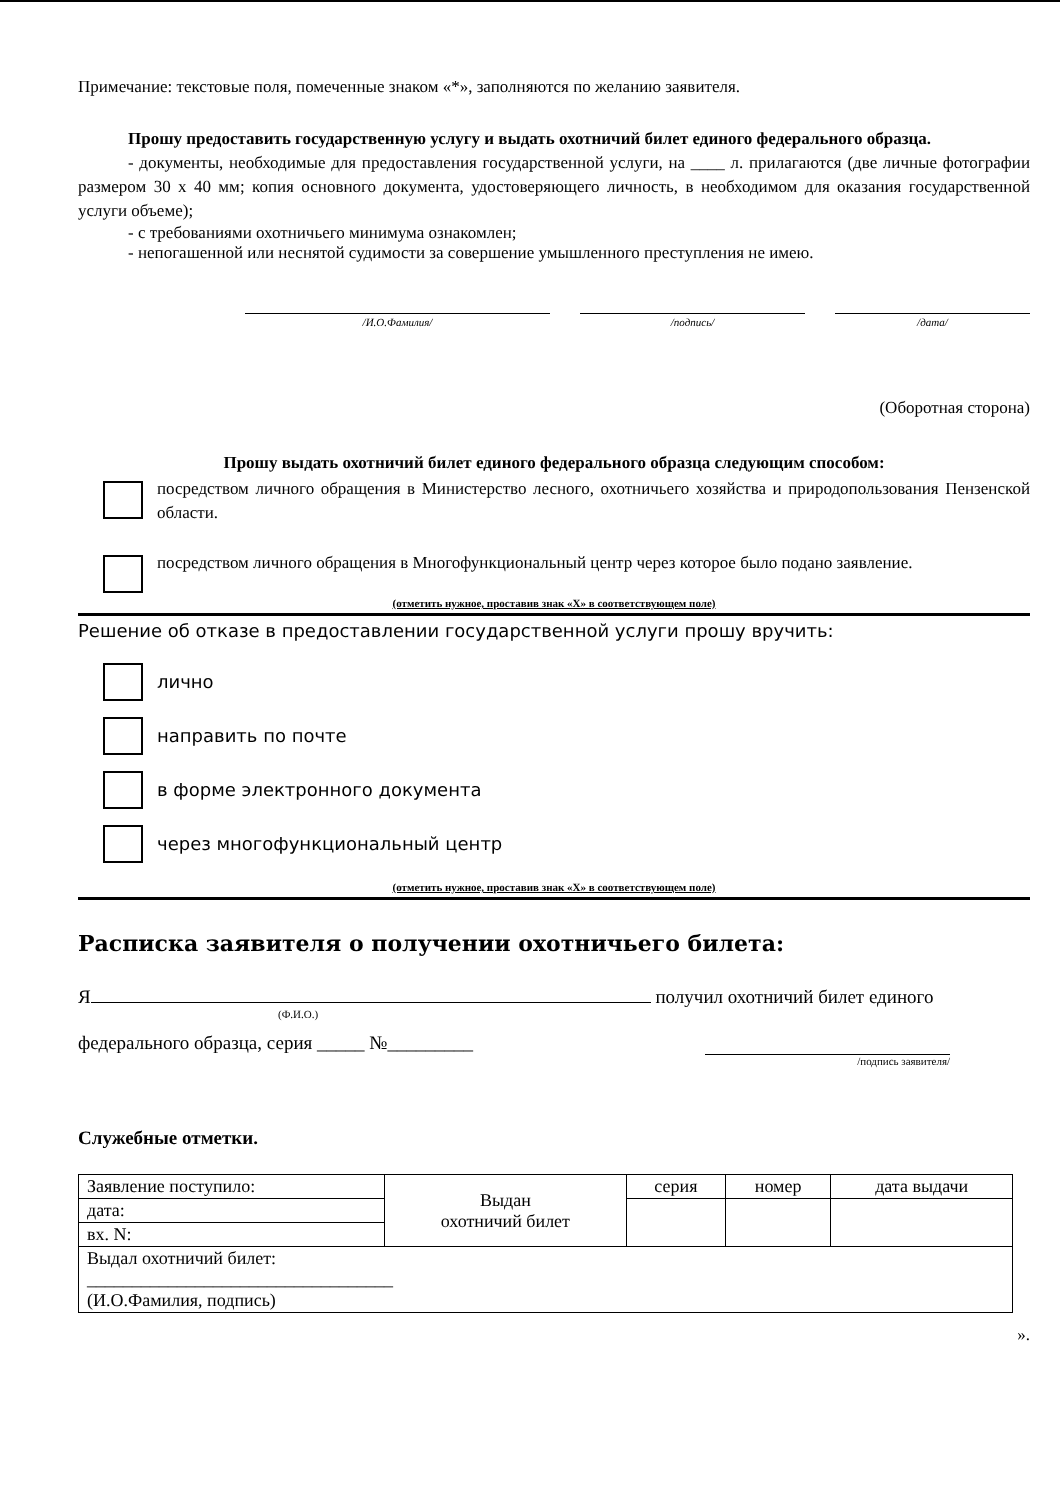Примечание: текстовые поля, помеченные знаком «*», заполняются по желанию заявителя.
Прошу предоставить государственную услугу и выдать охотничий билет единого федерального образца.
- документы, необходимые для предоставления государственной услуги, на ____ л. прилагаются (две личные фотографии размером 30 х 40 мм; копия основного документа, удостоверяющего личность, в необходимом для оказания государственной услуги объеме);
- с требованиями охотничьего минимума ознакомлен;
- непогашенной или неснятой судимости за совершение умышленного преступления не имею.
/И.О.Фамилия/ /подпись/ /дата/
(Оборотная сторона)
Прошу выдать охотничий билет единого федерального образца следующим способом:
посредством личного обращения в Министерство лесного, охотничьего хозяйства и природопользования Пензенской области.
посредством личного обращения в Многофункциональный центр через которое было подано заявление.
(отметить нужное, проставив знак «Х» в соответствующем поле)
Решение об отказе в предоставлении государственной услуги прошу вручить:
лично
направить по почте
в форме электронного документа
через многофункциональный центр
(отметить нужное, проставив знак «Х» в соответствующем поле)
Расписка заявителя о получении охотничьего билета:
Я получил охотничий билет единого
(Ф.И.О.)
федерального образца, серия _____ №_________
/подпись заявителя/
Служебные отметки.
| Заявление поступило: | Выдан охотничий билет | серия | номер | дата выдачи |
| дата: | | | | |
| вх. N: | | | | |
| Выдал охотничий билет: __________________________________ (И.О.Фамилия, подпись) | | | | |
».